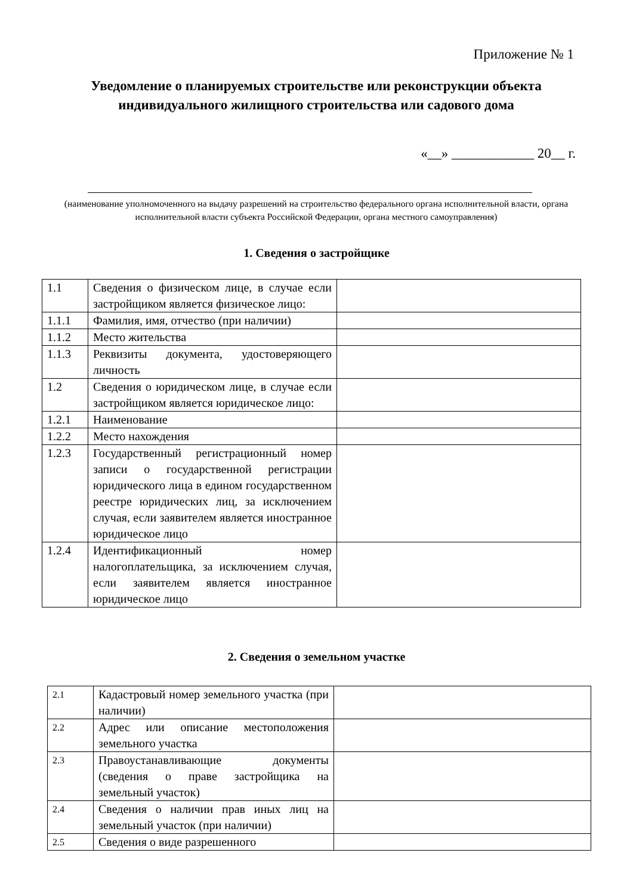Приложение № 1
Уведомление о планируемых строительстве или реконструкции объекта
индивидуального жилищного строительства или садового дома
«__» ____________ 20__ г.
(наименование уполномоченного на выдачу разрешений на строительство федерального органа исполнительной власти, органа исполнительной власти субъекта Российской Федерации, органа местного самоуправления)
1. Сведения о застройщике
| 1.1 | Сведения о физическом лице, в случае если застройщиком является физическое лицо: | |
| 1.1.1 | Фамилия, имя, отчество (при наличии) | |
| 1.1.2 | Место жительства | |
| 1.1.3 | Реквизиты документа, удостоверяющего личность | |
| 1.2 | Сведения о юридическом лице, в случае если застройщиком является юридическое лицо: | |
| 1.2.1 | Наименование | |
| 1.2.2 | Место нахождения | |
| 1.2.3 | Государственный регистрационный номер записи о государственной регистрации юридического лица в едином государственном реестре юридических лиц, за исключением случая, если заявителем является иностранное юридическое лицо | |
| 1.2.4 | Идентификационный номер налогоплательщика, за исключением случая, если заявителем является иностранное юридическое лицо | |
2. Сведения о земельном участке
| 2.1 | Кадастровый номер земельного участка (при наличии) | |
| 2.2 | Адрес или описание местоположения земельного участка | |
| 2.3 | Правоустанавливающие документы (сведения о праве застройщика на земельный участок) | |
| 2.4 | Сведения о наличии прав иных лиц на земельный участок (при наличии) | |
| 2.5 | Сведения о виде разрешенного | |